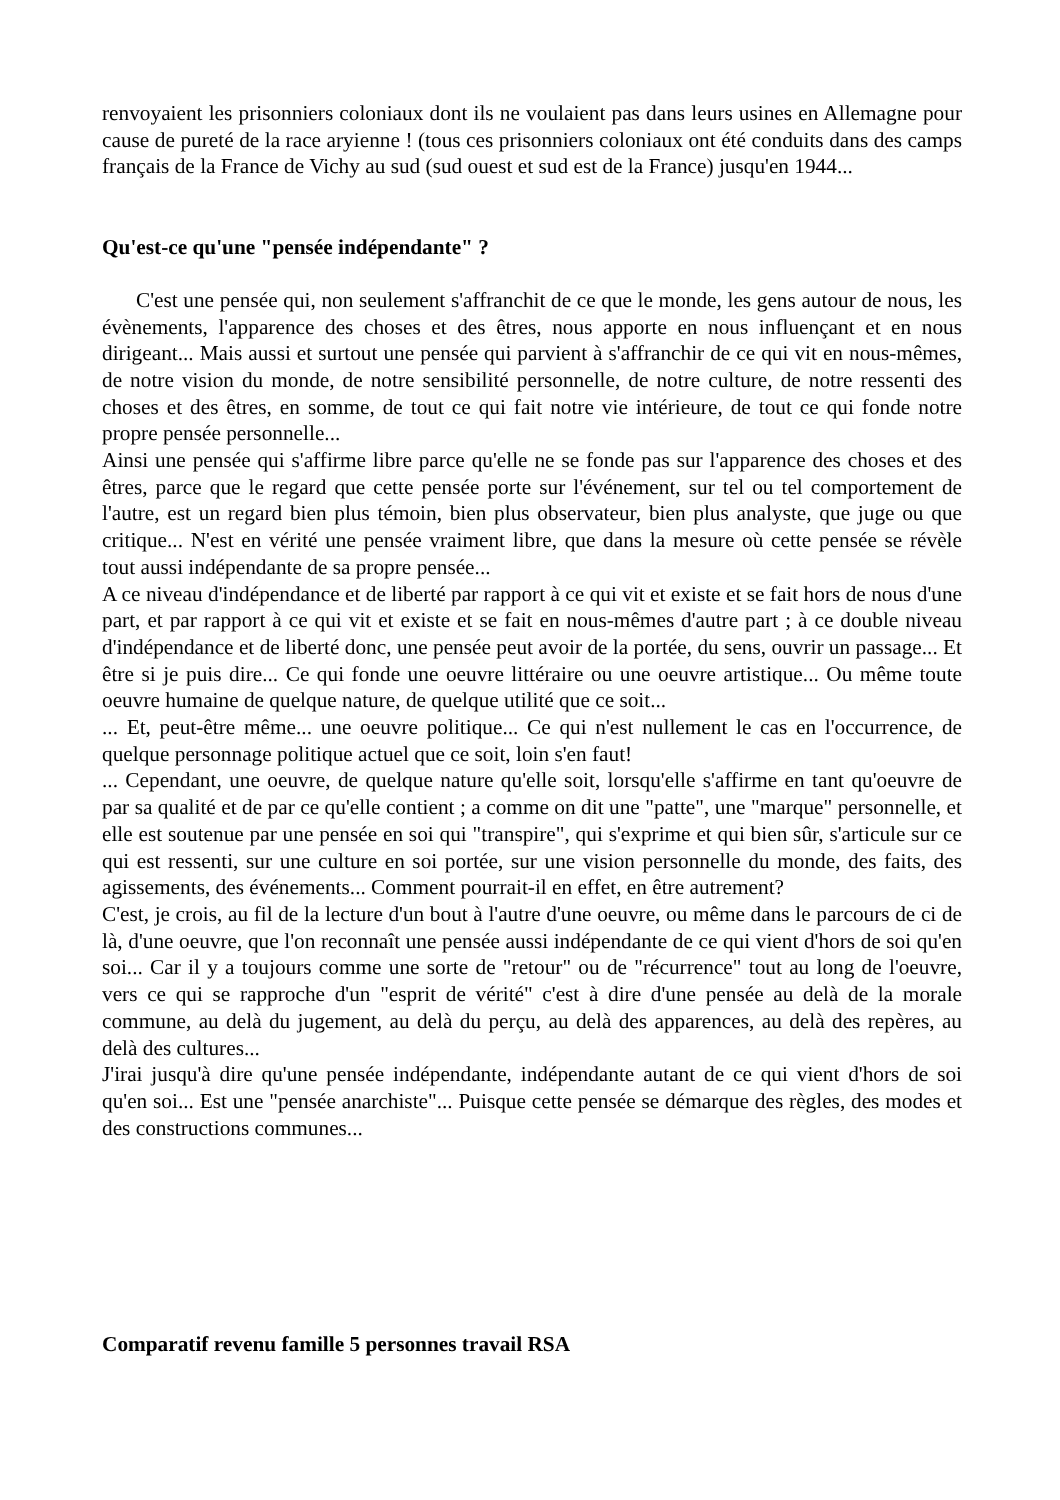renvoyaient les prisonniers coloniaux dont ils ne voulaient pas dans leurs usines en Allemagne pour cause de pureté de la race aryienne ! (tous ces prisonniers coloniaux ont été conduits dans des camps français de la France de Vichy au sud (sud ouest et sud est de la France) jusqu'en 1944...
Qu'est-ce qu'une "pensée indépendante" ?
C'est une pensée qui, non seulement s'affranchit de ce que le monde, les gens autour de nous, les évènements, l'apparence des choses et des êtres, nous apporte en nous influençant et en nous dirigeant... Mais aussi et surtout une pensée qui parvient à s'affranchir de ce qui vit en nous-mêmes, de notre vision du monde, de notre sensibilité personnelle, de notre culture, de notre ressenti des choses et des êtres, en somme, de tout ce qui fait notre vie intérieure, de tout ce qui fonde notre propre pensée personnelle...
Ainsi une pensée qui s'affirme libre parce qu'elle ne se fonde pas sur l'apparence des choses et des êtres, parce que le regard que cette pensée porte sur l'événement, sur tel ou tel comportement de l'autre, est un regard bien plus témoin, bien plus observateur, bien plus analyste, que juge ou que critique... N'est en vérité une pensée vraiment libre, que dans la mesure où cette pensée se révèle tout aussi indépendante de sa propre pensée...
A ce niveau d'indépendance et de liberté par rapport à ce qui vit et existe et se fait hors de nous d'une part, et par rapport à ce qui vit et existe et se fait en nous-mêmes d'autre part ; à ce double niveau d'indépendance et de liberté donc, une pensée peut avoir de la portée, du sens, ouvrir un passage... Et être si je puis dire... Ce qui fonde une oeuvre littéraire ou une oeuvre artistique... Ou même toute oeuvre humaine de quelque nature, de quelque utilité que ce soit...
... Et, peut-être même... une oeuvre politique... Ce qui n'est nullement le cas en l'occurrence, de quelque personnage politique actuel que ce soit, loin s'en faut!
... Cependant, une oeuvre, de quelque nature qu'elle soit, lorsqu'elle s'affirme en tant qu'oeuvre de par sa qualité et de par ce qu'elle contient ; a comme on dit une "patte", une "marque" personnelle, et elle est soutenue par une pensée en soi qui "transpire", qui s'exprime et qui bien sûr, s'articule sur ce qui est ressenti, sur une culture en soi portée, sur une vision personnelle du monde, des faits, des agissements, des événements... Comment pourrait-il en effet, en être autrement?
C'est, je crois, au fil de la lecture d'un bout à l'autre d'une oeuvre, ou même dans le parcours de ci de là, d'une oeuvre, que l'on reconnaît une pensée aussi indépendante de ce qui vient d'hors de soi qu'en soi... Car il y a toujours comme une sorte de "retour" ou de "récurrence" tout au long de l'oeuvre, vers ce qui se rapproche d'un "esprit de vérité" c'est à dire d'une pensée au delà de la morale commune, au delà du jugement, au delà du perçu, au delà des apparences, au delà des repères, au delà des cultures...
J'irai jusqu'à dire qu'une pensée indépendante, indépendante autant de ce qui vient d'hors de soi qu'en soi... Est une "pensée anarchiste"... Puisque cette pensée se démarque des règles, des modes et des constructions communes...
Comparatif revenu famille 5 personnes travail RSA